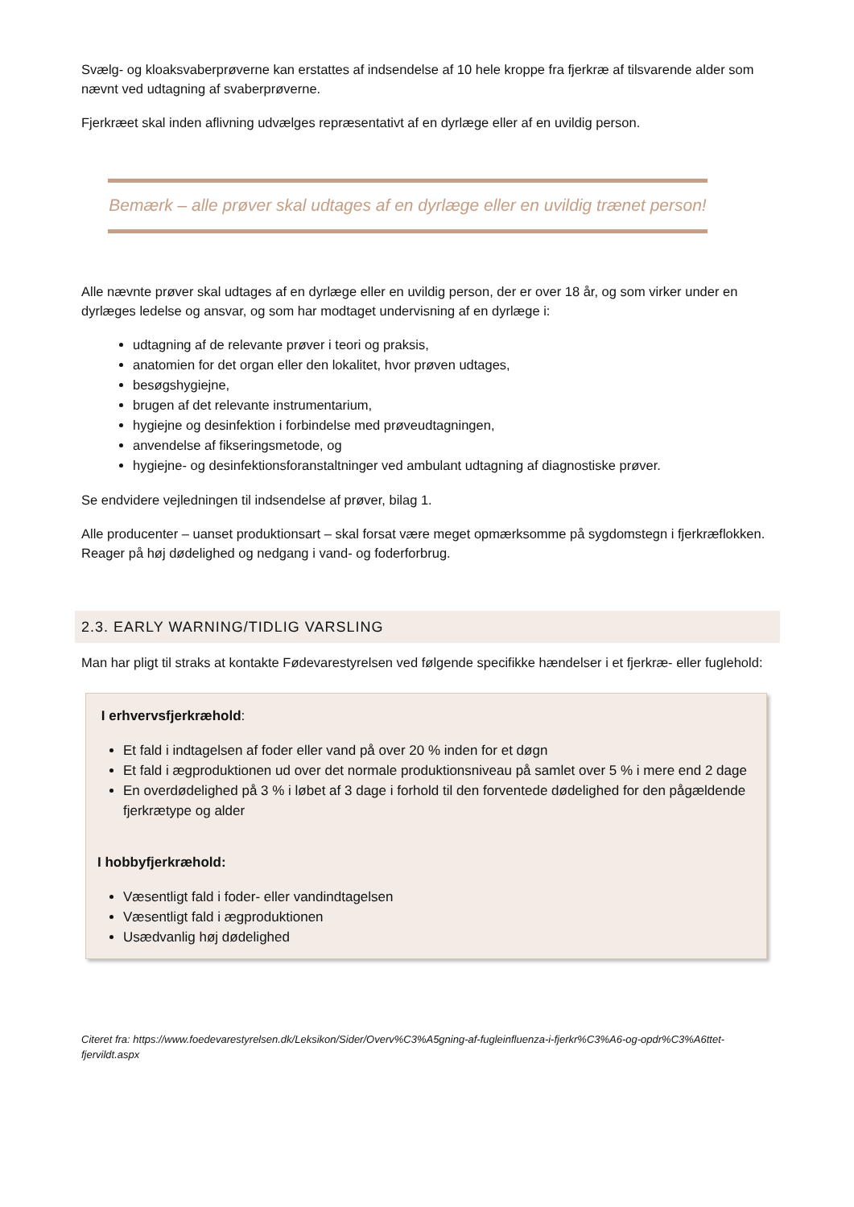Svælg- og kloaksvaberprøverne kan erstattes af indsendelse af 10 hele kroppe fra fjerkræ af tilsvarende alder som nævnt ved udtagning af svaberprøverne.
Fjerkræet skal inden aflivning udvælges repræsentativt af en dyrlæge eller af en uvildig person.
Bemærk – alle prøver skal udtages af en dyrlæge eller en uvildig trænet person!
Alle nævnte prøver skal udtages af en dyrlæge eller en uvildig person, der er over 18 år, og som virker under en dyrlæges ledelse og ansvar, og som har modtaget undervisning af en dyrlæge i:
udtagning af de relevante prøver i teori og praksis,
anatomien for det organ eller den lokalitet, hvor prøven udtages,
besøgshygiejne,
brugen af det relevante instrumentarium,
hygiejne og desinfektion i forbindelse med prøveudtagningen,
anvendelse af fikseringsmetode, og
hygiejne- og desinfektionsforanstaltninger ved ambulant udtagning af diagnostiske prøver.
Se endvidere vejledningen til indsendelse af prøver, bilag 1.
Alle producenter – uanset produktionsart – skal forsat være meget opmærksomme på sygdomstegn i fjerkræflokken. Reager på høj dødelighed og nedgang i vand- og foderforbrug.
2.3. EARLY WARNING/TIDLIG VARSLING
Man har pligt til straks at kontakte Fødevarestyrelsen ved følgende specifikke hændelser i et fjerkræ- eller fuglehold:
I erhvervsfjerkræhold:
Et fald i indtagelsen af foder eller vand på over 20 % inden for et døgn
Et fald i ægproduktionen ud over det normale produktionsniveau på samlet over 5 % i mere end 2 dage
En overdødelighed på 3 % i løbet af 3 dage i forhold til den forventede dødelighed for den pågældende fjerkrætype og alder
I hobbyfjerkræhold:
Væsentligt fald i foder- eller vandindtagelsen
Væsentligt fald i ægproduktionen
Usædvanlig høj dødelighed
Citeret fra: https://www.foedevarestyrelsen.dk/Leksikon/Sider/Overv%C3%A5gning-af-fugleinfluenza-i-fjerkr%C3%A6-og-opdr%C3%A6ttet-fjervildt.aspx